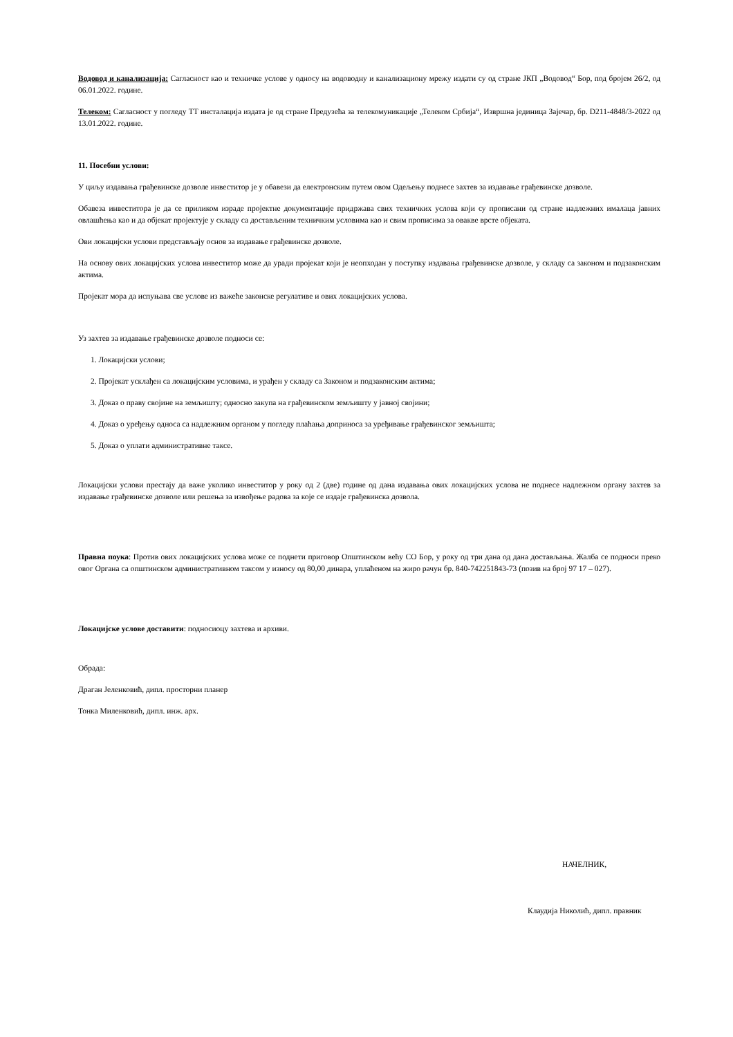Водовод и канализација: Сагласност као и техничке услове у односу на водоводну и канализациону мрежу издати су од стране ЈКП „Водовод“ Бор, под бројем 26/2, од 06.01.2022. године.
Телеком: Сагласност у погледу ТТ инсталација издата је од стране Предузећа за телекомуникације „Телеком Србија“, Извршна јединица Зајечар, бр. D211-4848/3-2022 од 13.01.2022. године.
11. Посебни услови:
У циљу издавања грађевинске дозволе инвеститор је у обавези да електронским путем овом Одељењу поднесе захтев за издавање грађевинске дозволе.
Обавеза инвеститора је да се приликом израде пројектне документације придржава свих техничких услова који су прописани од стране надлежних ималаца јавних овлашћења као и да објекат пројектује у складу са достављеним техничким условима као и свим прописима за овакве врсте објеката.
Ови локацијски услови представљају основ за издавање грађевинске дозволе.
На основу ових локацијских услова инвеститор може да уради пројекат који је неопходан у поступку издавања грађевинске дозволе, у складу са законом и подзаконским актима.
Пројекат мора да испуњава све услове из важеће законске регулативе и ових локацијских услова.
Уз захтев за издавање грађевинске дозволе подноси се:
1. Локацијски услови;
2. Пројекат усклађен са локацијским условима, и урађен у складу са Законом и подзаконским актима;
3. Доказ о праву својине на земљишту; односно закупа на грађевинском земљишту у јавној својини;
4. Доказ о уређењу односа са надлежним органом у погледу плаћања доприноса за уређивање грађевинског земљишта;
5. Доказ о уплати административне таксе.
Локацијски услови престају да важе уколико инвеститор у року од 2 (две) године од дана издавања ових локацијских услова не поднесе надлежном органу захтев за издавање грађевинске дозволе или решења за извођење радова за које се издаје грађевинска дозвола.
Правна поука: Против ових локацијских услова може се поднети приговор Општинском већу СО Бор, у року од три дана од дана достављања. Жалба се подноси преко овог Органа са општинском административном таксом у износу од 80,00 динара, уплаћеном на жиро рачун бр. 840-742251843-73 (позив на број 97 17 – 027).
Локацијске услове доставити: подносиоцу захтева и архиви.
Обрада:
Драган Јеленковић, дипл. просторни планер
Тонка Миленковић, дипл. инж. арх.
НАЧЕЛНИК,
Клаудија Николић, дипл. правник